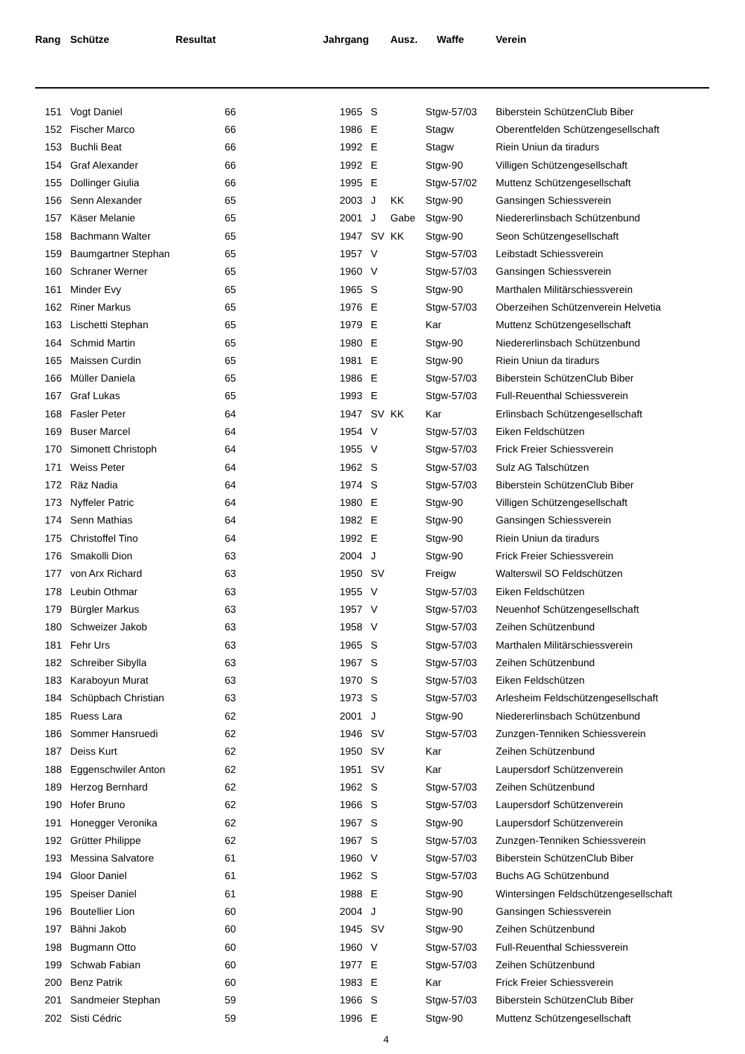| Rang | Schütze | Resultat | Jahrgang | | Ausz. | Waffe | Verein |
| --- | --- | --- | --- | --- | --- | --- | --- |
| 151 | Vogt Daniel | 66 | 1965 | S | | Stgw-57/03 | Biberstein SchützenClub Biber |
| 152 | Fischer Marco | 66 | 1986 | E | | Stagw | Oberentfelden Schützengesellschaft |
| 153 | Buchli Beat | 66 | 1992 | E | | Stagw | Riein Uniun da tiradurs |
| 154 | Graf Alexander | 66 | 1992 | E | | Stgw-90 | Villigen Schützengesellschaft |
| 155 | Dollinger Giulia | 66 | 1995 | E | | Stgw-57/02 | Muttenz Schützengesellschaft |
| 156 | Senn Alexander | 65 | 2003 | J | KK | Stgw-90 | Gansingen Schiessverein |
| 157 | Käser Melanie | 65 | 2001 | J | Gabe | Stgw-90 | Niedererlinsbach Schützenbund |
| 158 | Bachmann Walter | 65 | 1947 | SV | KK | Stgw-90 | Seon Schützengesellschaft |
| 159 | Baumgartner Stephan | 65 | 1957 | V | | Stgw-57/03 | Leibstadt Schiessverein |
| 160 | Schraner Werner | 65 | 1960 | V | | Stgw-57/03 | Gansingen Schiessverein |
| 161 | Minder Evy | 65 | 1965 | S | | Stgw-90 | Marthalen Militärschiessverein |
| 162 | Riner Markus | 65 | 1976 | E | | Stgw-57/03 | Oberzeihen Schützenverein Helvetia |
| 163 | Lischetti Stephan | 65 | 1979 | E | | Kar | Muttenz Schützengesellschaft |
| 164 | Schmid Martin | 65 | 1980 | E | | Stgw-90 | Niedererlinsbach Schützenbund |
| 165 | Maissen Curdin | 65 | 1981 | E | | Stgw-90 | Riein Uniun da tiradurs |
| 166 | Müller Daniela | 65 | 1986 | E | | Stgw-57/03 | Biberstein SchützenClub Biber |
| 167 | Graf Lukas | 65 | 1993 | E | | Stgw-57/03 | Full-Reuenthal Schiessverein |
| 168 | Fasler Peter | 64 | 1947 | SV | KK | Kar | Erlinsbach Schützengesellschaft |
| 169 | Buser Marcel | 64 | 1954 | V | | Stgw-57/03 | Eiken Feldschützen |
| 170 | Simonett Christoph | 64 | 1955 | V | | Stgw-57/03 | Frick Freier Schiessverein |
| 171 | Weiss Peter | 64 | 1962 | S | | Stgw-57/03 | Sulz AG Talschützen |
| 172 | Räz Nadia | 64 | 1974 | S | | Stgw-57/03 | Biberstein SchützenClub Biber |
| 173 | Nyffeler Patric | 64 | 1980 | E | | Stgw-90 | Villigen Schützengesellschaft |
| 174 | Senn Mathias | 64 | 1982 | E | | Stgw-90 | Gansingen Schiessverein |
| 175 | Christoffel Tino | 64 | 1992 | E | | Stgw-90 | Riein Uniun da tiradurs |
| 176 | Smakolli Dion | 63 | 2004 | J | | Stgw-90 | Frick Freier Schiessverein |
| 177 | von Arx Richard | 63 | 1950 | SV | | Freigw | Walterswil SO Feldschützen |
| 178 | Leubin Othmar | 63 | 1955 | V | | Stgw-57/03 | Eiken Feldschützen |
| 179 | Bürgler Markus | 63 | 1957 | V | | Stgw-57/03 | Neuenhof Schützengesellschaft |
| 180 | Schweizer Jakob | 63 | 1958 | V | | Stgw-57/03 | Zeihen Schützenbund |
| 181 | Fehr Urs | 63 | 1965 | S | | Stgw-57/03 | Marthalen Militärschiessverein |
| 182 | Schreiber Sibylla | 63 | 1967 | S | | Stgw-57/03 | Zeihen Schützenbund |
| 183 | Karaboyun Murat | 63 | 1970 | S | | Stgw-57/03 | Eiken Feldschützen |
| 184 | Schüpbach Christian | 63 | 1973 | S | | Stgw-57/03 | Arlesheim Feldschützengesellschaft |
| 185 | Ruess Lara | 62 | 2001 | J | | Stgw-90 | Niedererlinsbach Schützenbund |
| 186 | Sommer Hansruedi | 62 | 1946 | SV | | Stgw-57/03 | Zunzgen-Tenniken Schiessverein |
| 187 | Deiss Kurt | 62 | 1950 | SV | | Kar | Zeihen Schützenbund |
| 188 | Eggenschwiler Anton | 62 | 1951 | SV | | Kar | Laupersdorf Schützenverein |
| 189 | Herzog Bernhard | 62 | 1962 | S | | Stgw-57/03 | Zeihen Schützenbund |
| 190 | Hofer Bruno | 62 | 1966 | S | | Stgw-57/03 | Laupersdorf Schützenverein |
| 191 | Honegger Veronika | 62 | 1967 | S | | Stgw-90 | Laupersdorf Schützenverein |
| 192 | Grütter Philippe | 62 | 1967 | S | | Stgw-57/03 | Zunzgen-Tenniken Schiessverein |
| 193 | Messina Salvatore | 61 | 1960 | V | | Stgw-57/03 | Biberstein SchützenClub Biber |
| 194 | Gloor Daniel | 61 | 1962 | S | | Stgw-57/03 | Buchs AG Schützenbund |
| 195 | Speiser Daniel | 61 | 1988 | E | | Stgw-90 | Wintersingen Feldschützengesellschaft |
| 196 | Boutellier Lion | 60 | 2004 | J | | Stgw-90 | Gansingen Schiessverein |
| 197 | Bähni Jakob | 60 | 1945 | SV | | Stgw-90 | Zeihen Schützenbund |
| 198 | Bugmann Otto | 60 | 1960 | V | | Stgw-57/03 | Full-Reuenthal Schiessverein |
| 199 | Schwab Fabian | 60 | 1977 | E | | Stgw-57/03 | Zeihen Schützenbund |
| 200 | Benz Patrik | 60 | 1983 | E | | Kar | Frick Freier Schiessverein |
| 201 | Sandmeier Stephan | 59 | 1966 | S | | Stgw-57/03 | Biberstein SchützenClub Biber |
| 202 | Sisti Cédric | 59 | 1996 | E | | Stgw-90 | Muttenz Schützengesellschaft |
4